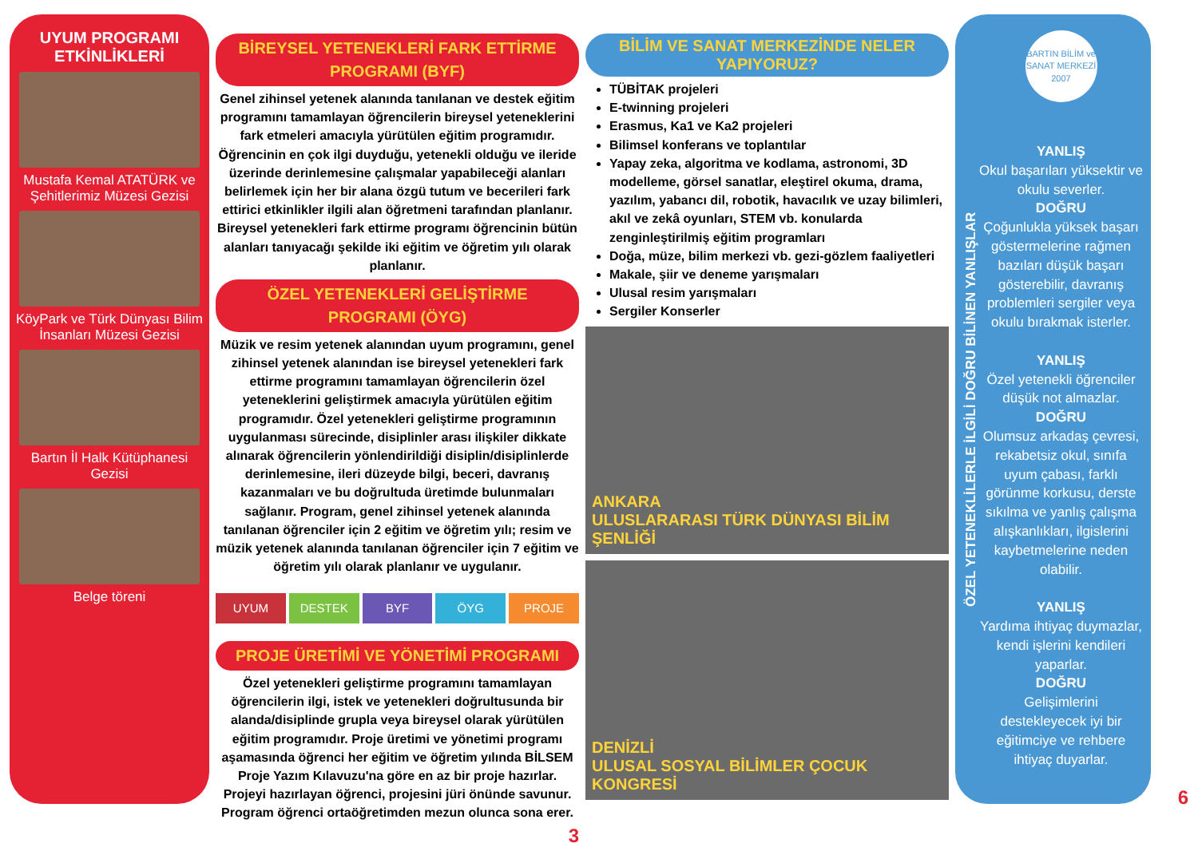UYUM PROGRAMI ETKİNLİKLERİ
Mustafa Kemal ATATÜRK ve Şehitlerimiz Müzesi Gezisi
KöyPark ve Türk Dünyası Bilim İnsanları Müzesi Gezisi
Bartın İl Halk Kütüphanesi Gezisi
Belge töreni
BİREYSEL YETENEKLERİ FARK ETTİRME PROGRAMI (BYF)
Genel zihinsel yetenek alanında tanılanan ve destek eğitim programını tamamlayan öğrencilerin bireysel yeteneklerini fark etmeleri amacıyla yürütülen eğitim programıdır. Öğrencinin en çok ilgi duyduğu, yetenekli olduğu ve ileride üzerinde derinlemesine çalışmalar yapabileceği alanları belirlemek için her bir alana özgü tutum ve becerileri fark ettirici etkinlikler ilgili alan öğretmeni tarafından planlanır. Bireysel yetenekleri fark ettirme programı öğrencinin bütün alanları tanıyacağı şekilde iki eğitim ve öğretim yılı olarak planlanır.
ÖZEL YETENEKLERİ GELİŞTİRME PROGRAMI (ÖYG)
Müzik ve resim yetenek alanından uyum programını, genel zihinsel yetenek alanından ise bireysel yetenekleri fark ettirme programını tamamlayan öğrencilerin özel yeteneklerini geliştirmek amacıyla yürütülen eğitim programıdır. Özel yetenekleri geliştirme programının uygulanması sürecinde, disiplinler arası ilişkiler dikkate alınarak öğrencilerin yönlendirildiği disiplin/disiplinlerde derinlemesine, ileri düzeyde bilgi, beceri, davranış kazanmaları ve bu doğrultuda üretimde bulunmaları sağlanır. Program, genel zihinsel yetenek alanında tanılanan öğrenciler için 2 eğitim ve öğretim yılı; resim ve müzik yetenek alanında tanılanan öğrenciler için 7 eğitim ve öğretim yılı olarak planlanır ve uygulanır.
UYUM DESTEK BYF ÖYG PROJE
PROJE ÜRETİMİ VE YÖNETİMİ PROGRAMI
Özel yetenekleri geliştirme programını tamamlayan öğrencilerin ilgi, istek ve yetenekleri doğrultusunda bir alanda/disiplinde grupla veya bireysel olarak yürütülen eğitim programıdır. Proje üretimi ve yönetimi programı aşamasında öğrenci her eğitim ve öğretim yılında BİLSEM Proje Yazım Kılavuzu'na göre en az bir proje hazırlar. Projeyi hazırlayan öğrenci, projesini jüri önünde savunur. Program öğrenci ortaöğretimden mezun olunca sona erer.
3
BİLİM VE SANAT MERKEZİNDE NELER YAPIYORUZ?
TÜBİTAK projeleri
E-twinning projeleri
Erasmus, Ka1 ve Ka2 projeleri
Bilimsel konferans ve toplantılar
Yapay zeka, algoritma ve kodlama, astronomi, 3D modelleme, görsel sanatlar, eleştirel okuma, drama, yazılım, yabancı dil, robotik, havacılık ve uzay bilimleri, akıl ve zekâ oyunları, STEM vb. konularda zenginleştirilmiş eğitim programları
Doğa, müze, bilim merkezi vb. gezi-gözlem faaliyetleri
Makale, şiir ve deneme yarışmaları
Ulusal resim yarışmaları
Sergiler Konserler
ANKARA
ULUSLARARASI TÜRK DÜNYASI BİLİM ŞENLİĞİ
DENİZLİ
ULUSAL SOSYAL BİLİMLER ÇOCUK KONGRESİ
ÖZEL YETENEKLİLERLE İLGİLİ DOĞRU BİLİNEN YANLIŞLAR
BARTIN BİLİM ve SANAT MERKEZİ 2007
YANLIŞ
Okul başarıları yüksektir ve okulu severler.
DOĞRU
Çoğunlukla yüksek başarı göstermelerine rağmen bazıları düşük başarı gösterebilir, davranış problemleri sergiler veya okulu bırakmak isterler.
YANLIŞ
Özel yetenekli öğrenciler düşük not almazlar.
DOĞRU
Olumsuz arkadaş çevresi, rekabetsiz okul, sınıfa uyum çabası, farklı görünme korkusu, derste sıkılma ve yanlış çalışma alışkanlıkları, ilgislerini kaybetmelerine neden olabilir.
YANLIŞ
Yardıma ihtiyaç duymazlar, kendi işlerini kendileri yaparlar.
DOĞRU
Gelişimlerini destekleyecek iyi bir eğitimciye ve rehbere ihtiyaç duyarlar.
6